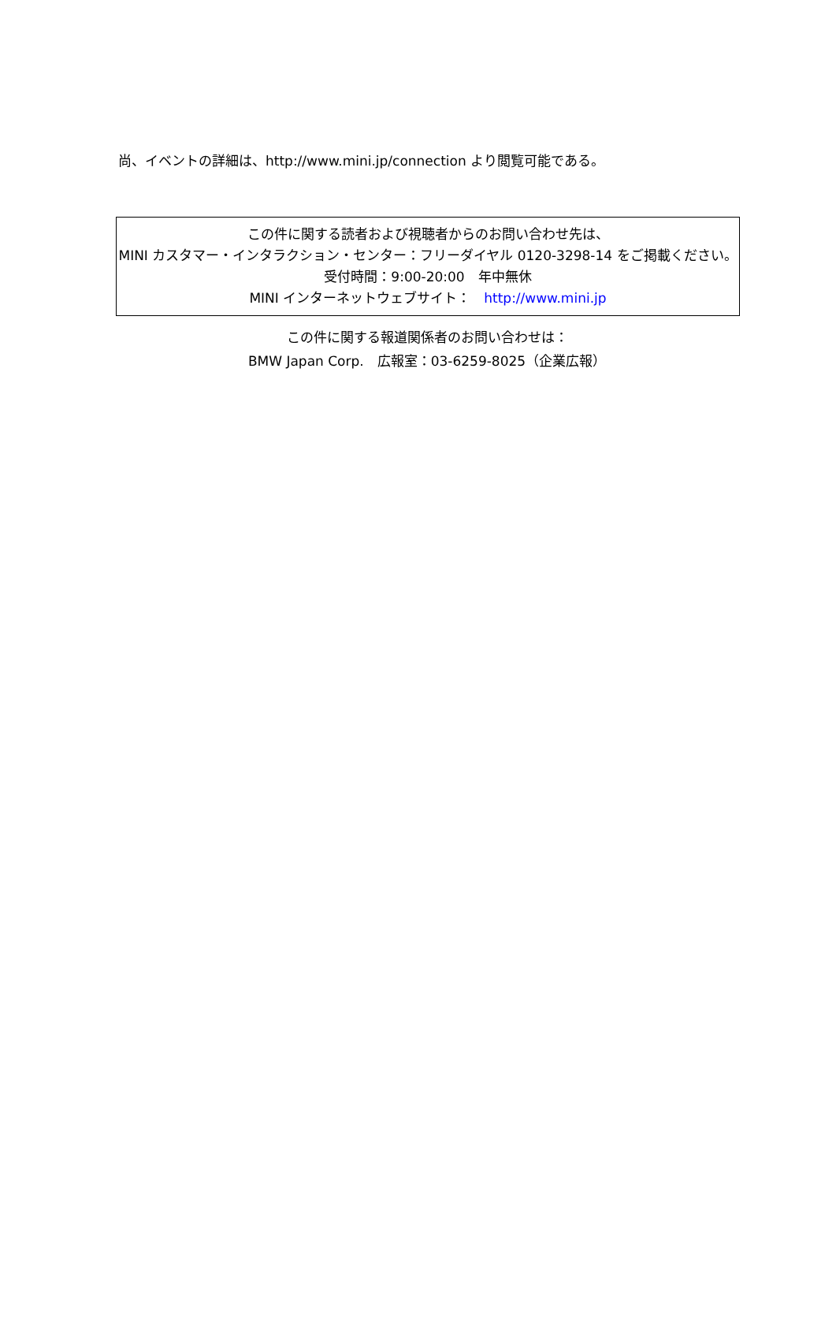尚、イベントの詳細は、http://www.mini.jp/connection より閲覧可能である。
この件に関する読者および視聴者からのお問い合わせ先は、
MINI カスタマー・インタラクション・センター：フリーダイヤル 0120-3298-14 をご掲載ください。
受付時間：9:00-20:00　年中無休
MINI インターネットウェブサイト：　http://www.mini.jp
この件に関する報道関係者のお問い合わせは：
BMW Japan Corp.　広報室：03-6259-8025（企業広報）